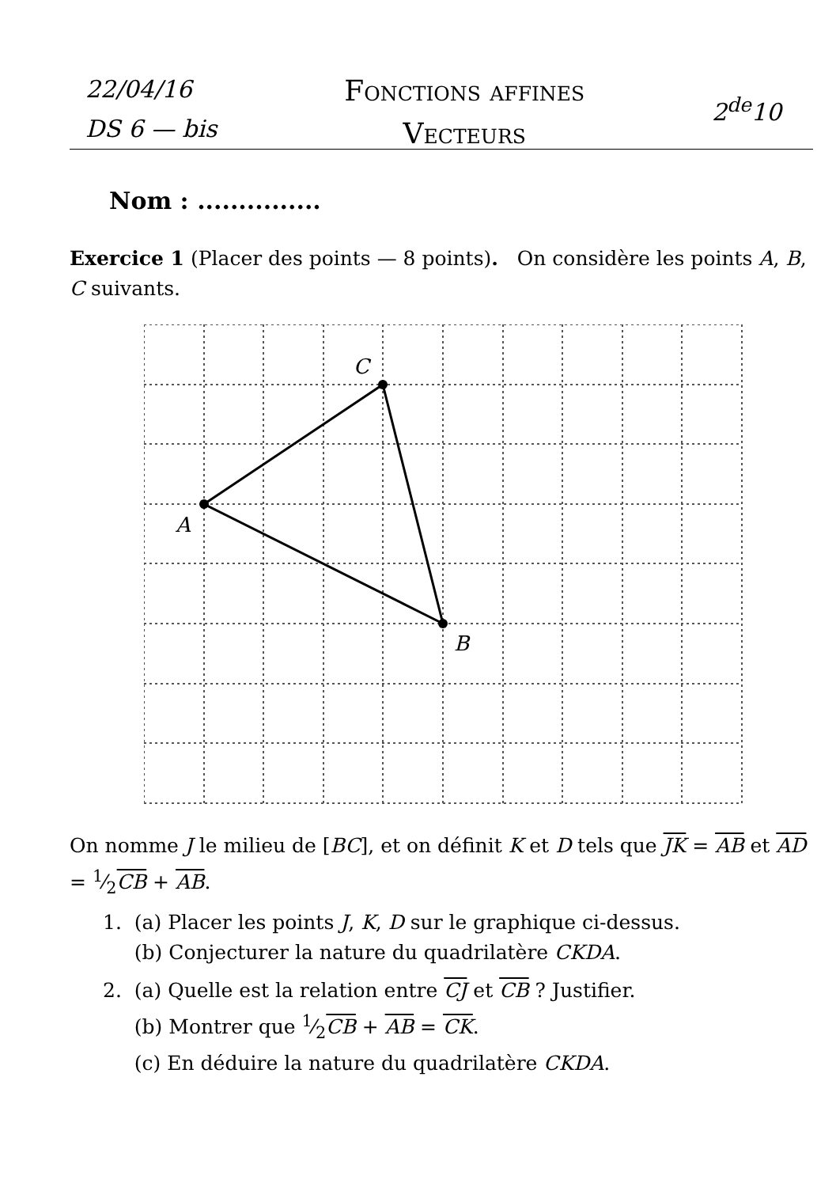22/04/16
DS 6 — bis
Fonctions affines
Vecteurs
2<sup>de</sup>10
Nom : ...............
Exercice 1 (Placer des points — 8 points). On considère les points A, B, C suivants.
A
C
B
On nomme J le milieu de [BC], et on définit K et D tels que JK = AB et AD = 1⁄2CB + AB.
1. (a) Placer les points J, K, D sur le graphique ci-dessus.
(b) Conjecturer la nature du quadrilatère CKDA.
2. (a) Quelle est la relation entre CJ et CB ? Justifier.
(b) Montrer que 1⁄2CB + AB = CK.
(c) En déduire la nature du quadrilatère CKDA.